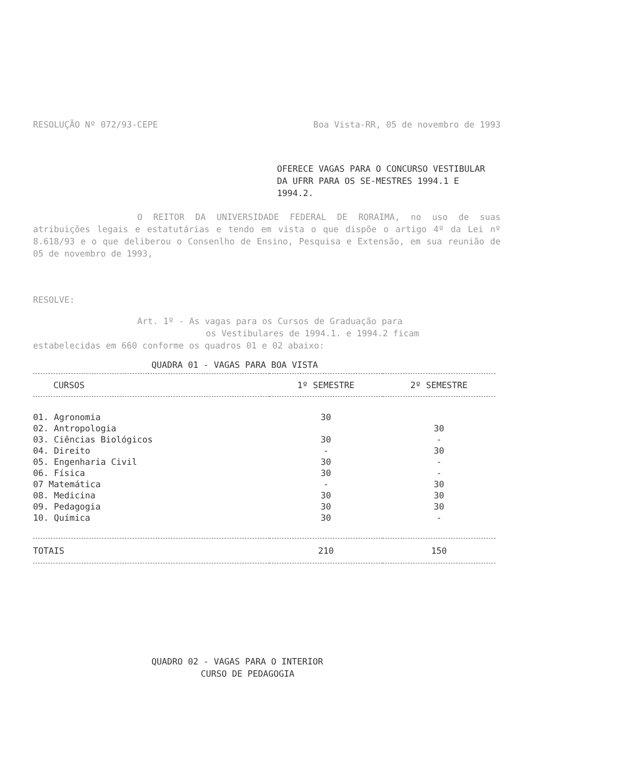RESOLUÇÃO Nº 072/93-CEPE Boa Vista-RR, 05 de novembro de 1993
OFERECE VAGAS PARA O CONCURSO VESTIBULAR DA UFRR PARA OS SE-MESTRES 1994.1 E 1994.2.
O REITOR DA UNIVERSIDADE FEDERAL DE RORAIMA, no uso de suas atribuições legais e estatutárias e tendo em vista o que dispõe o artigo 4º da Lei nº 8.618/93 e o que deliberou o Consenlho de Ensino, Pesquisa e Extensão, em sua reunião de 05 de novembro de 1993,
RESOLVE:
Art. 1º - As vagas para os Cursos de Graduação para
os Vestibulares de 1994.1. e 1994.2 ficam
estabelecidas em 660 conforme os quadros 01 e 02 abaixo:
QUADRA 01 - VAGAS PARA BOA VISTA
| CURSOS | 1º SEMESTRE | 2º SEMESTRE |
| --- | --- | --- |
| 01. Agronomia | 30 | |
| 02. Antropologia | | 30 |
| 03. Ciências Biológicos | 30 | - |
| 04. Direito | - | 30 |
| 05. Engenharia Civil | 30 | - |
| 06. Física | 30 | - |
| 07 Matemática | - | 30 |
| 08. Medicina | 30 | 30 |
| 09. Pedagogia | 30 | 30 |
| 10. Química | 30 | - |
| TOTAIS | 210 | 150 |
QUADRO 02 - VAGAS PARA O INTERIOR
CURSO DE PEDAGOGIA